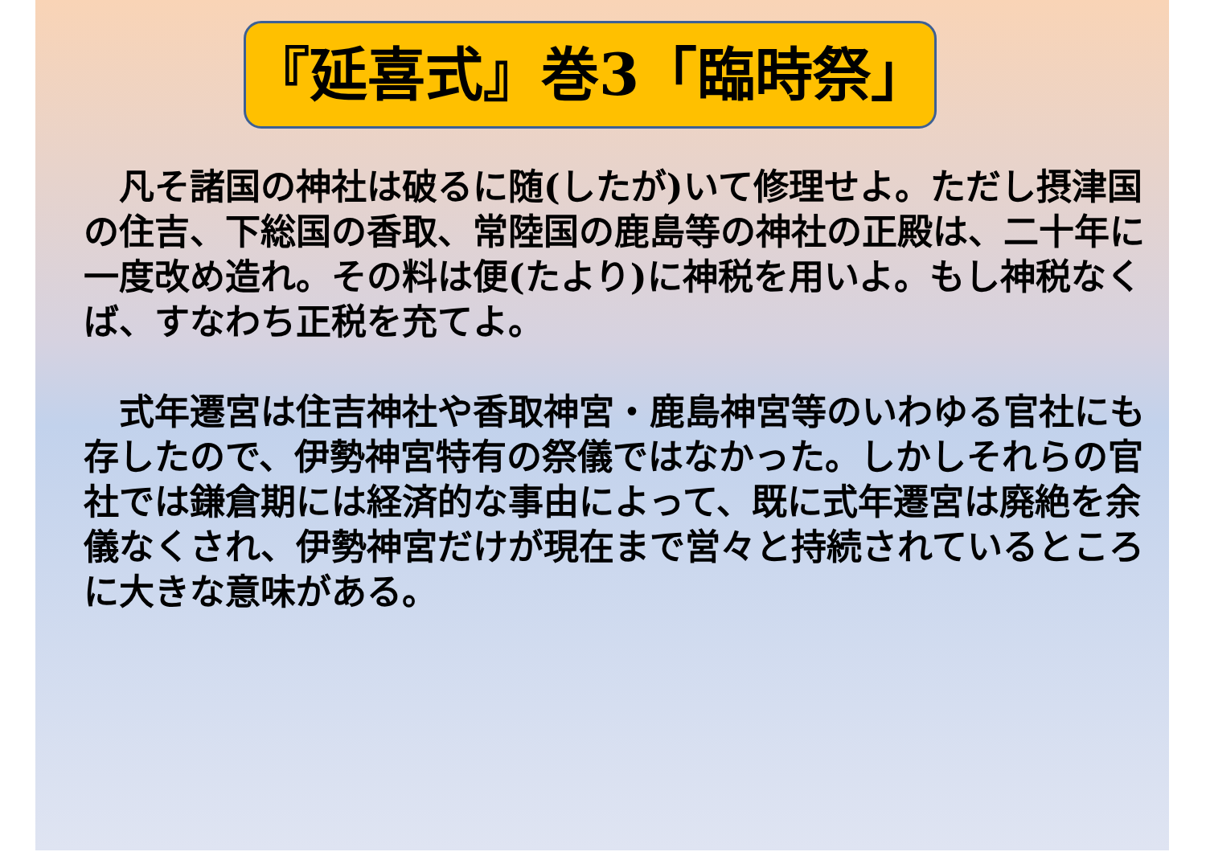『延喜式』巻3「臨時祭」
凡そ諸国の神社は破るに随(したが)いて修理せよ。ただし摂津国の住吉、下総国の香取、常陸国の鹿島等の神社の正殿は、二十年に一度改め造れ。その料は便(たより)に神税を用いよ。もし神税なくば、すなわち正税を充てよ。
式年遷宮は住吉神社や香取神宮・鹿島神宮等のいわゆる官社にも存したので、伊勢神宮特有の祭儀ではなかった。しかしそれらの官社では鎌倉期には経済的な事由によって、既に式年遷宮は廃絶を余儀なくされ、伊勢神宮だけが現在まで営々と持続されているところに大きな意味がある。